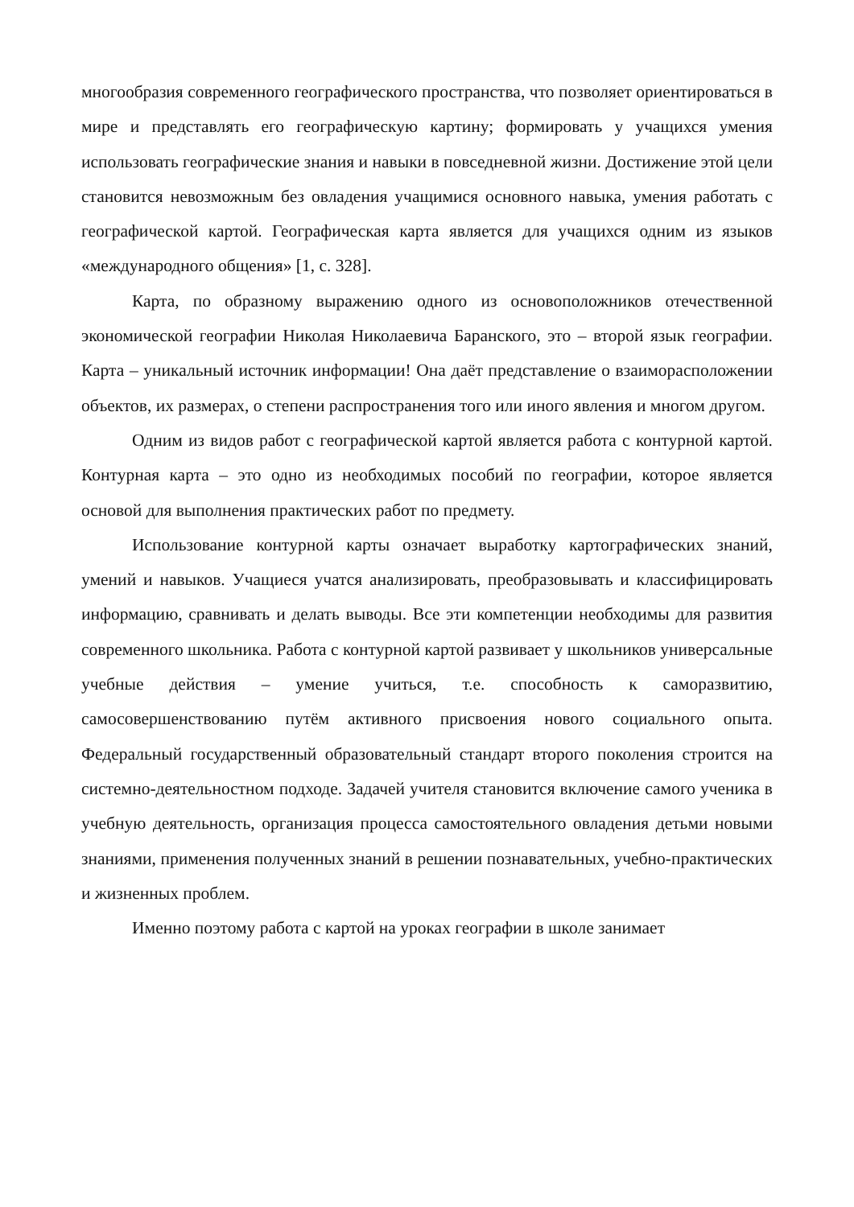многообразия современного географического пространства, что позволяет ориентироваться в мире и представлять его географическую картину; формировать у учащихся умения использовать географические знания и навыки в повседневной жизни. Достижение этой цели становится невозможным без овладения учащимися основного навыка, умения работать с географической картой. Географическая карта является для учащихся одним из языков «международного общения» [1, с. 328].
Карта, по образному выражению одного из основоположников отечественной экономической географии Николая Николаевича Баранского, это – второй язык географии. Карта – уникальный источник информации! Она даёт представление о взаиморасположении объектов, их размерах, о степени распространения того или иного явления и многом другом.
Одним из видов работ с географической картой является работа с контурной картой. Контурная карта – это одно из необходимых пособий по географии, которое является основой для выполнения практических работ по предмету.
Использование контурной карты означает выработку картографических знаний, умений и навыков. Учащиеся учатся анализировать, преобразовывать и классифицировать информацию, сравнивать и делать выводы. Все эти компетенции необходимы для развития современного школьника. Работа с контурной картой развивает у школьников универсальные учебные действия – умение учиться, т.е. способность к саморазвитию, самосовершенствованию путём активного присвоения нового социального опыта. Федеральный государственный образовательный стандарт второго поколения строится на системно-деятельностном подходе. Задачей учителя становится включение самого ученика в учебную деятельность, организация процесса самостоятельного овладения детьми новыми знаниями, применения полученных знаний в решении познавательных, учебно-практических и жизненных проблем.
Именно поэтому работа с картой на уроках географии в школе занимает